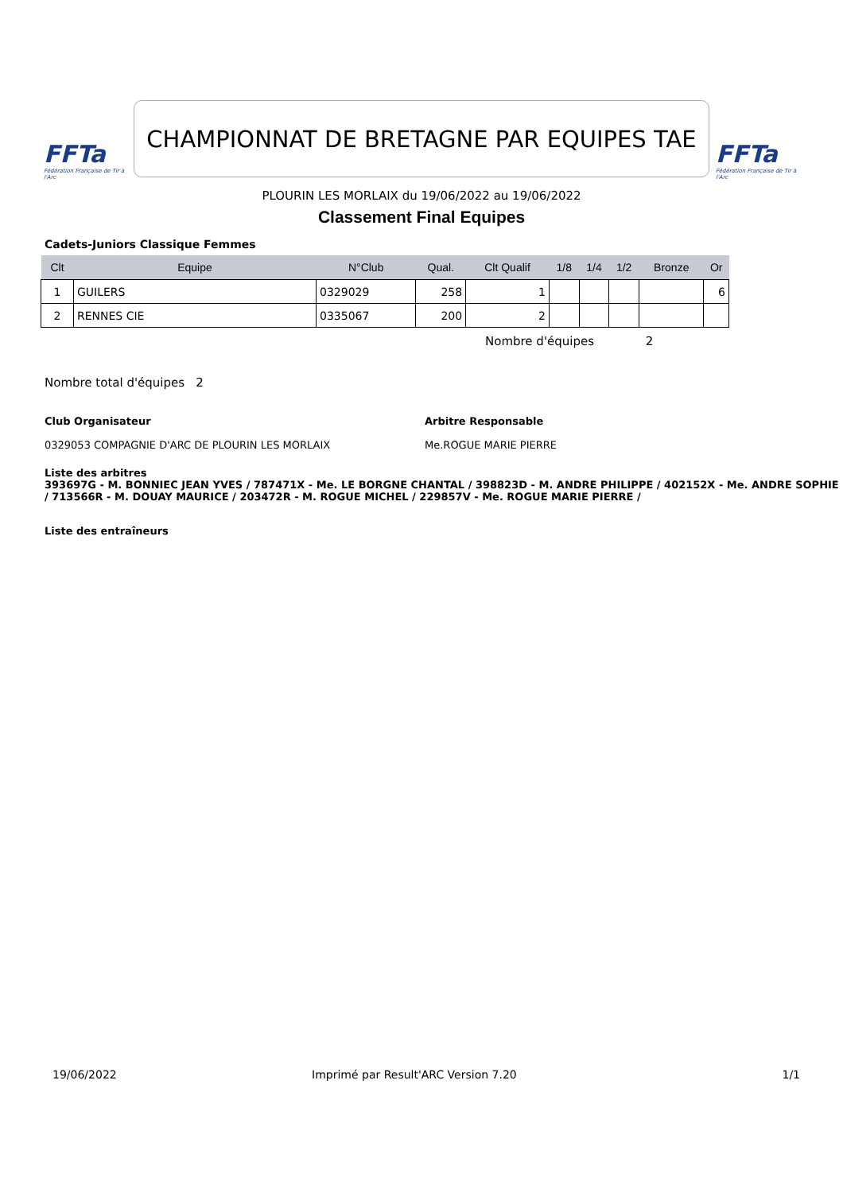FFTa
Fédération Française de Tir à l'Arc
CHAMPIONNAT DE BRETAGNE PAR EQUIPES TAE
FFTa
Fédération Française de Tir à l'Arc
PLOURIN LES MORLAIX du 19/06/2022 au 19/06/2022
Classement Final Equipes
Cadets-Juniors Classique Femmes
| Clt | Equipe | N°Club | Qual. | Clt Qualif | 1/8 | 1/4 | 1/2 | Bronze | Or |
| --- | --- | --- | --- | --- | --- | --- | --- | --- | --- |
| 1 | GUILERS | 0329029 | 258 | 1 | | | | | 6 |
| 2 | RENNES CIE | 0335067 | 200 | 2 | | | | | |
Nombre d'équipes 2
Nombre total d'équipes 2
Club Organisateur
0329053 COMPAGNIE D'ARC DE PLOURIN LES MORLAIX
Arbitre Responsable
Me.ROGUE MARIE PIERRE
Liste des arbitres
393697G - M. BONNIEC JEAN YVES / 787471X - Me. LE BORGNE CHANTAL / 398823D - M. ANDRE PHILIPPE / 402152X - Me. ANDRE SOPHIE / 713566R - M. DOUAY MAURICE / 203472R - M. ROGUE MICHEL / 229857V - Me. ROGUE MARIE PIERRE /
Liste des entraîneurs
19/06/2022 Imprimé par Result'ARC Version 7.20 1/1